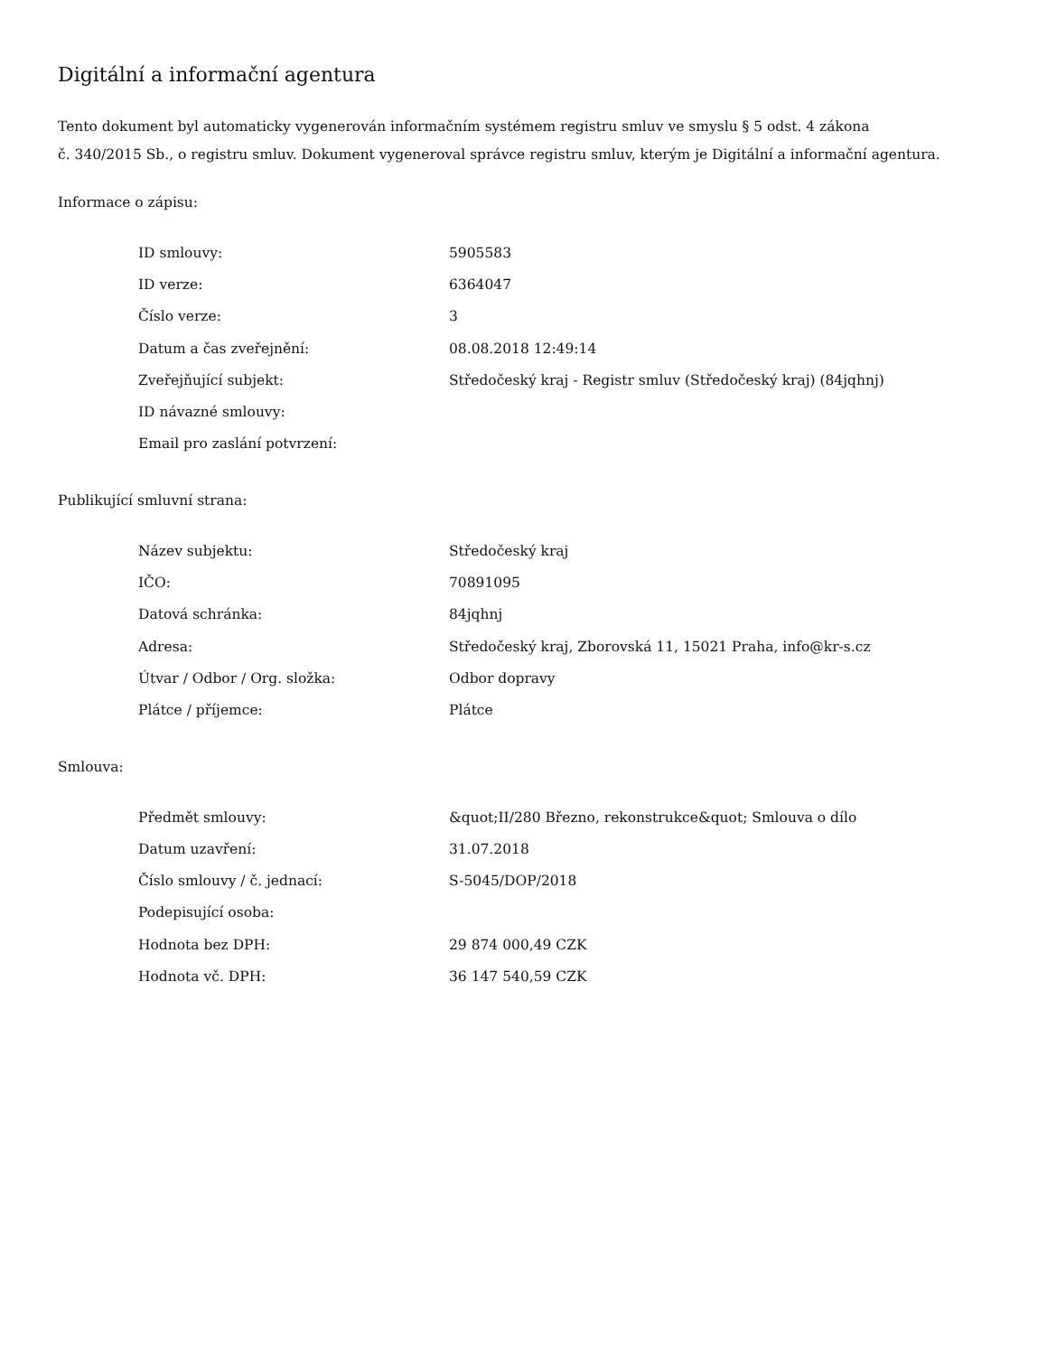Digitální a informační agentura
Tento dokument byl automaticky vygenerován informačním systémem registru smluv ve smyslu § 5 odst. 4 zákona
č. 340/2015 Sb., o registru smluv. Dokument vygeneroval správce registru smluv, kterým je Digitální a informační agentura.
Informace o zápisu:
| ID smlouvy: | 5905583 |
| ID verze: | 6364047 |
| Číslo verze: | 3 |
| Datum a čas zveřejnění: | 08.08.2018 12:49:14 |
| Zveřejňující subjekt: | Středočeský kraj - Registr smluv (Středočeský kraj) (84jqhnj) |
| ID návazné smlouvy: | |
| Email pro zaslání potvrzení: | |
Publikující smluvní strana:
| Název subjektu: | Středočeský kraj |
| IČO: | 70891095 |
| Datová schránka: | 84jqhnj |
| Adresa: | Středočeský kraj, Zborovská 11, 15021 Praha, info@kr-s.cz |
| Útvar / Odbor / Org. složka: | Odbor dopravy |
| Plátce / příjemce: | Plátce |
Smlouva:
| Předmět smlouvy: | &quot;II/280 Březno, rekonstrukce&quot; Smlouva o dílo |
| Datum uzavření: | 31.07.2018 |
| Číslo smlouvy / č. jednací: | S-5045/DOP/2018 |
| Podepisující osoba: | |
| Hodnota bez DPH: | 29 874 000,49 CZK |
| Hodnota vč. DPH: | 36 147 540,59 CZK |